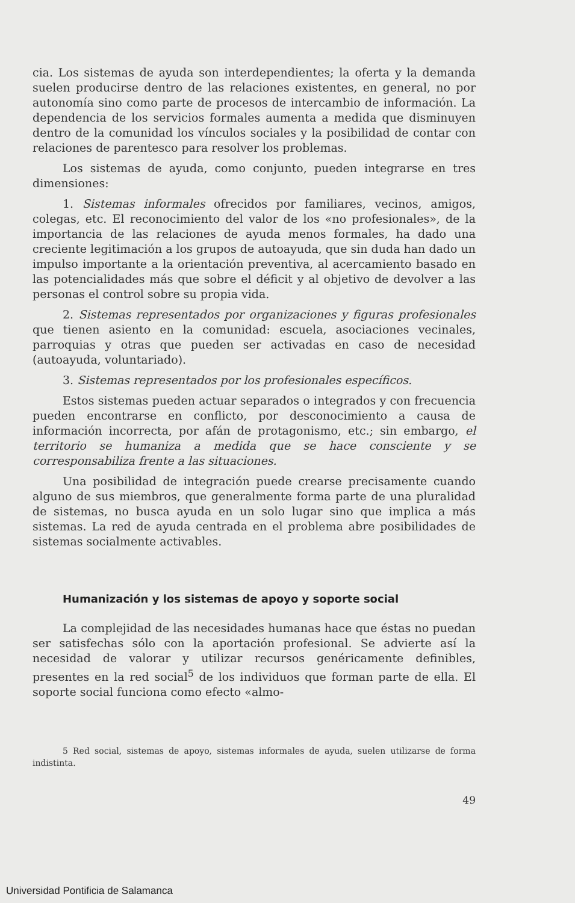cia. Los sistemas de ayuda son interdependientes; la oferta y la demanda suelen producirse dentro de las relaciones existentes, en general, no por autonomía sino como parte de procesos de intercambio de información. La dependencia de los servicios formales aumenta a medida que disminuyen dentro de la comunidad los vínculos sociales y la posibilidad de contar con relaciones de parentesco para resolver los problemas.
Los sistemas de ayuda, como conjunto, pueden integrarse en tres dimensiones:
1. Sistemas informales ofrecidos por familiares, vecinos, amigos, colegas, etc. El reconocimiento del valor de los «no profesionales», de la importancia de las relaciones de ayuda menos formales, ha dado una creciente legitimación a los grupos de autoayuda, que sin duda han dado un impulso importante a la orientación preventiva, al acercamiento basado en las potencialidades más que sobre el déficit y al objetivo de devolver a las personas el control sobre su propia vida.
2. Sistemas representados por organizaciones y figuras profesionales que tienen asiento en la comunidad: escuela, asociaciones vecinales, parroquias y otras que pueden ser activadas en caso de necesidad (autoayuda, voluntariado).
3. Sistemas representados por los profesionales específicos.
Estos sistemas pueden actuar separados o integrados y con frecuencia pueden encontrarse en conflicto, por desconocimiento a causa de información incorrecta, por afán de protagonismo, etc.; sin embargo, el territorio se humaniza a medida que se hace consciente y se corresponsabiliza frente a las situaciones.
Una posibilidad de integración puede crearse precisamente cuando alguno de sus miembros, que generalmente forma parte de una pluralidad de sistemas, no busca ayuda en un solo lugar sino que implica a más sistemas. La red de ayuda centrada en el problema abre posibilidades de sistemas socialmente activables.
Humanización y los sistemas de apoyo y soporte social
La complejidad de las necesidades humanas hace que éstas no puedan ser satisfechas sólo con la aportación profesional. Se advierte así la necesidad de valorar y utilizar recursos genéricamente definibles, presentes en la red social<sup>5</sup> de los individuos que forman parte de ella. El soporte social funciona como efecto «almo-
5 Red social, sistemas de apoyo, sistemas informales de ayuda, suelen utilizarse de forma indistinta.
49
Universidad Pontificia de Salamanca